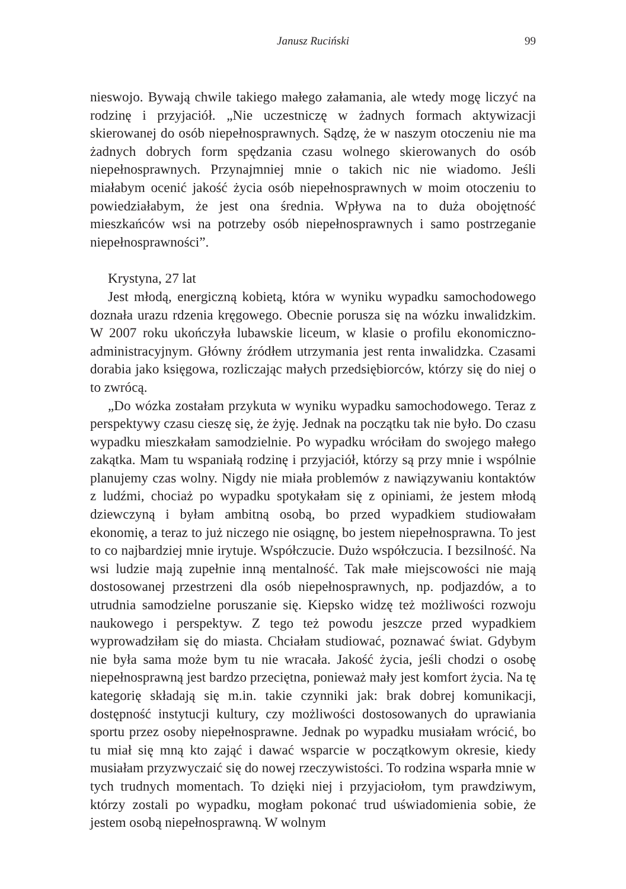Janusz Ruciński
99
nieswojo. Bywają chwile takiego małego załamania, ale wtedy mogę liczyć na rodzinę i przyjaciół. „Nie uczestniczę w żadnych formach aktywizacji skierowanej do osób niepełnosprawnych. Sądzę, że w naszym otoczeniu nie ma żadnych dobrych form spędzania czasu wolnego skierowanych do osób niepełnosprawnych. Przynajmniej mnie o takich nic nie wiadomo. Jeśli miałabym ocenić jakość życia osób niepełnosprawnych w moim otoczeniu to powiedziałabym, że jest ona średnia. Wpływa na to duża obojętność mieszkańców wsi na potrzeby osób niepełnosprawnych i samo postrzeganie niepełnosprawności”.
Krystyna, 27 lat
Jest młodą, energiczną kobietą, która w wyniku wypadku samochodowego doznała urazu rdzenia kręgowego. Obecnie porusza się na wózku inwalidzkim. W 2007 roku ukończyła lubawskie liceum, w klasie o profilu ekonomiczno-administracyjnym. Główny źródłem utrzymania jest renta inwalidzka. Czasami dorabia jako księgowa, rozliczając małych przedsiębiorców, którzy się do niej o to zwrócą.
„Do wózka zostałam przykuta w wyniku wypadku samochodowego. Teraz z perspektywy czasu cieszę się, że żyję. Jednak na początku tak nie było. Do czasu wypadku mieszkałam samodzielnie. Po wypadku wróciłam do swojego małego zakątka. Mam tu wspaniałą rodzinę i przyjaciół, którzy są przy mnie i wspólnie planujemy czas wolny. Nigdy nie miała problemów z nawiązywaniu kontaktów z ludźmi, chociaż po wypadku spotykałam się z opiniami, że jestem młodą dziewczyną i byłam ambitną osobą, bo przed wypadkiem studiowałam ekonomię, a teraz to już niczego nie osiągnę, bo jestem niepełnosprawna. To jest to co najbardziej mnie irytuje. Współczucie. Dużo współczucia. I bezsilność. Na wsi ludzie mają zupełnie inną mentalność. Tak małe miejscowości nie mają dostosowanej przestrzeni dla osób niepełnosprawnych, np. podjazdów, a to utrudnia samodzielne poruszanie się. Kiepsko widzę też możliwości rozwoju naukowego i perspektyw. Z tego też powodu jeszcze przed wypadkiem wyprowadziłam się do miasta. Chciałam studiować, poznawać świat. Gdybym nie była sama może bym tu nie wracała. Jakość życia, jeśli chodzi o osobę niepełnosprawną jest bardzo przeciętna, ponieważ mały jest komfort życia. Na tę kategorię składają się m.in. takie czynniki jak: brak dobrej komunikacji, dostępność instytucji kultury, czy możliwości dostosowanych do uprawiania sportu przez osoby niepełnosprawne. Jednak po wypadku musiałam wrócić, bo tu miał się mną kto zająć i dawać wsparcie w początkowym okresie, kiedy musiałam przyzwyczaić się do nowej rzeczywistości. To rodzina wsparła mnie w tych trudnych momentach. To dzięki niej i przyjaciołom, tym prawdziwym, którzy zostali po wypadku, mogłam pokonać trud uświadomienia sobie, że jestem osobą niepełnosprawną. W wolnym